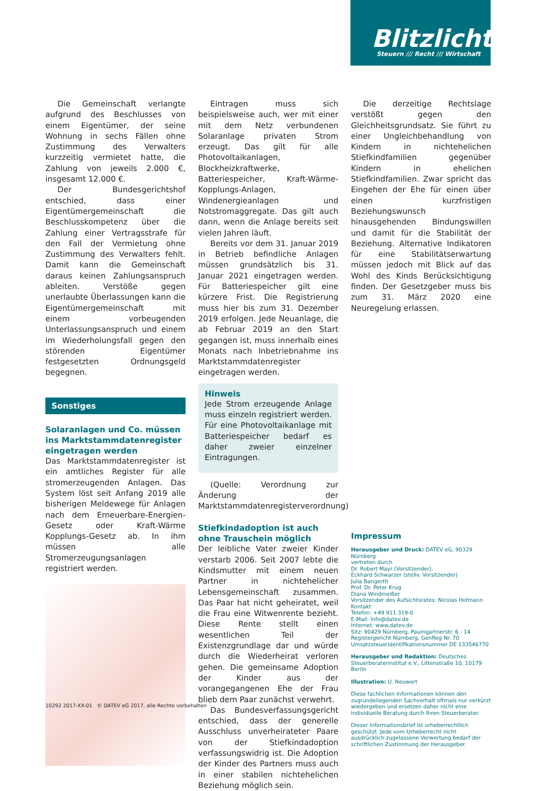Blitzlicht
Steuern /// Recht /// Wirtschaft
Die Gemeinschaft verlangte aufgrund des Beschlusses von einem Eigentümer, der seine Wohnung in sechs Fällen ohne Zustimmung des Verwalters kurzzeitig vermietet hatte, die Zahlung von jeweils 2.000 €, insgesamt 12.000 €.
Der Bundesgerichtshof entschied, dass einer Eigentümergemeinschaft die Beschlusskompetenz über die Zahlung einer Vertragsstrafe für den Fall der Vermietung ohne Zustimmung des Verwalters fehlt. Damit kann die Gemeinschaft daraus keinen Zahlungsanspruch ableiten. Verstöße gegen unerlaubte Überlassungen kann die Eigentümergemeinschaft mit einem vorbeugenden Unterlassungsanspruch und einem im Wiederholungsfall gegen den störenden Eigentümer festgesetzten Ordnungsgeld begegnen.
Sonstiges
Solaranlagen und Co. müssen ins Marktstammdatenregister eingetragen werden
Das Marktstammdatenregister ist ein amtliches Register für alle stromerzeugenden Anlagen. Das System löst seit Anfang 2019 alle bisherigen Meldewege für Anlagen nach dem Erneuerbare-Energien-Gesetz oder Kraft-Wärme Kopplungs-Gesetz ab. In ihm müssen alle Stromerzeugungsanlagen registriert werden.
Eintragen muss sich beispielsweise auch, wer mit einer mit dem Netz verbundenen Solaranlage privaten Strom erzeugt. Das gilt für alle Photovoltaikanlagen, Blockheizkraftwerke, Batteriespeicher, Kraft-Wärme-Kopplungs-Anlagen, Windenergieanlagen und Notstromaggregate. Das gilt auch dann, wenn die Anlage bereits seit vielen Jahren läuft.
Bereits vor dem 31. Januar 2019 in Betrieb befindliche Anlagen müssen grundsätzlich bis 31. Januar 2021 eingetragen werden. Für Batteriespeicher gilt eine kürzere Frist. Die Registrierung muss hier bis zum 31. Dezember 2019 erfolgen. Jede Neuanlage, die ab Februar 2019 an den Start gegangen ist, muss innerhalb eines Monats nach Inbetriebnahme ins Marktstammdatenregister eingetragen werden.
Hinweis
Jede Strom erzeugende Anlage muss einzeln registriert werden. Für eine Photovoltaikanlage mit Batteriespeicher bedarf es daher zweier einzelner Eintragungen.
(Quelle: Verordnung zur Änderung der Marktstammdatenregisterverordnung)
Stiefkindadoption ist auch ohne Trauschein möglich
Der leibliche Vater zweier Kinder verstarb 2006. Seit 2007 lebte die Kindsmutter mit einem neuen Partner in nichtehelicher Lebensgemeinschaft zusammen. Das Paar hat nicht geheiratet, weil die Frau eine Witwenrente bezieht. Diese Rente stellt einen wesentlichen Teil der Existenzgrundlage dar und würde durch die Wiederheirat verloren gehen. Die gemeinsame Adoption der Kinder aus der vorangegangenen Ehe der Frau blieb dem Paar zunächst verwehrt.
Das Bundesverfassungsgericht entschied, dass der generelle Ausschluss unverheirateter Paare von der Stiefkindadoption verfassungswidrig ist. Die Adoption der Kinder des Partners muss auch in einer stabilen nichtehelichen Beziehung möglich sein.
Die derzeitige Rechtslage verstößt gegen den Gleichheitsgrundsatz. Sie führt zu einer Ungleichbehandlung von Kindern in nichtehelichen Stiefkindfamilien gegenüber Kindern in ehelichen Stiefkindfamilien. Zwar spricht das Eingehen der Ehe für einen über einen kurzfristigen Beziehungswunsch hinausgehenden Bindungswillen und damit für die Stabilität der Beziehung. Alternative Indikatoren für eine Stabilitätserwartung müssen jedoch mit Blick auf das Wohl des Kinds Berücksichtigung finden. Der Gesetzgeber muss bis zum 31. März 2020 eine Neuregelung erlassen.
Impressum
Herausgeber und Druck: DATEV eG, 90329 Nürnberg
vertreten durch
Dr. Robert Mayr (Vorsitzender),
Eckhard Schwarzer (stellv. Vorsitzender)
Julia Bangerth
Prof. Dr. Peter Krug
Diana Windmeißer
Vorsitzender des Aufsichtsrates: Nicolas Hofmann
Kontakt
Telefon: +49 911 319-0
E-Mail: info@datev.de
Internet: www.datev.de
Sitz: 90429 Nürnberg, Paumgartnerstr. 6 - 14
Registergericht Nürnberg, GenReg Nr. 70
Umsatzsteueridentifikationsnummer DE 133546770
Herausgeber und Redaktion: Deutsches Steuerberaterinstitut e.V., Littenstraße 10, 10179 Berlin
Illustration: U. Neuwert
Diese fachlichen Informationen können den zugrundeliegenden Sachverhalt oftmals nur verkürzt wiedergeben und ersetzen daher nicht eine individuelle Beratung durch Ihren Steuerberater.
Dieser Informationsbrief ist urheberrechtlich geschützt. Jede vom Urheberrecht nicht ausdrücklich zugelassene Verwertung bedarf der schriftlichen Zustimmung der Herausgeber.
10292 2017-XX-01 © DATEV eG 2017, alle Rechte vorbehalten